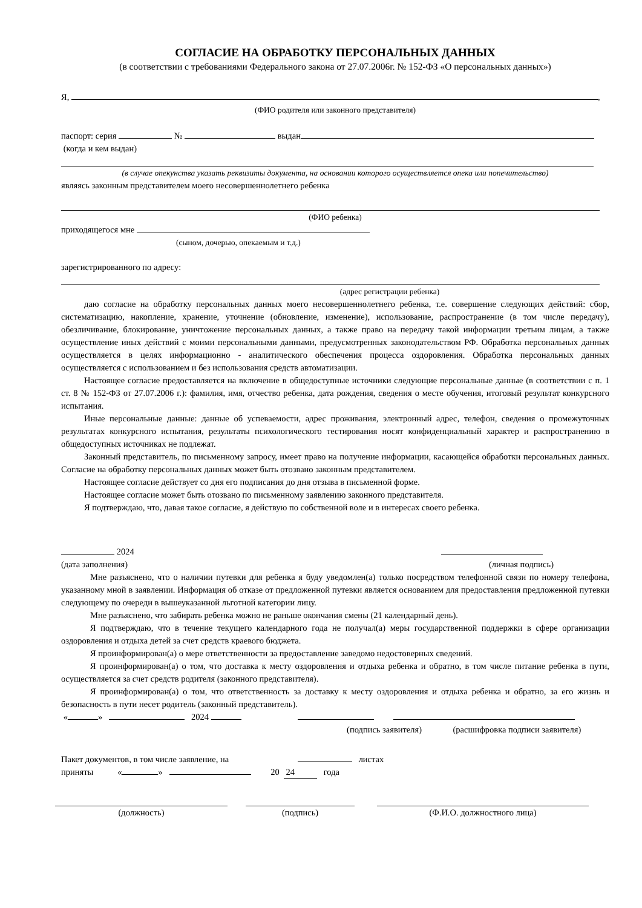СОГЛАСИЕ НА ОБРАБОТКУ ПЕРСОНАЛЬНЫХ ДАННЫХ
(в соответствии с требованиями Федерального закона от 27.07.2006г. № 152-ФЗ «О персональных данных»)
Я, ,
(ФИО родителя или законного представителя)
паспорт: серия № выдан
(когда и кем выдан)
(в случае опекунства указать реквизиты документа, на основании которого осуществляется опека или попечительство)
являясь законным представителем моего несовершеннолетнего ребенка
(ФИО ребенка)
приходящегося мне
(сыном, дочерью, опекаемым и т.д.)
зарегистрированного по адресу:
(адрес регистрации ребенка)
даю согласие на обработку персональных данных моего несовершеннолетнего ребенка, т.е. совершение следующих действий: сбор, систематизацию, накопление, хранение, уточнение (обновление, изменение), использование, распространение (в том числе передачу), обезличивание, блокирование, уничтожение персональных данных, а также право на передачу такой информации третьим лицам, а также осуществление иных действий с моими персональными данными, предусмотренных законодательством РФ. Обработка персональных данных осуществляется в целях информационно - аналитического обеспечения процесса оздоровления. Обработка персональных данных осуществляется с использованием и без использования средств автоматизации.
Настоящее согласие предоставляется на включение в общедоступные источники следующие персональные данные (в соответствии с п. 1 ст. 8 № 152-ФЗ от 27.07.2006 г.): фамилия, имя, отчество ребенка, дата рождения, сведения о месте обучения, итоговый результат конкурсного испытания.
Иные персональные данные: данные об успеваемости, адрес проживания, электронный адрес, телефон, сведения о промежуточных результатах конкурсного испытания, результаты психологического тестирования носят конфиденциальный характер и распространению в общедоступных источниках не подлежат.
Законный представитель, по письменному запросу, имеет право на получение информации, касающейся обработки персональных данных. Согласие на обработку персональных данных может быть отозвано законным представителем.
Настоящее согласие действует со дня его подписания до дня отзыва в письменной форме.
Настоящее согласие может быть отозвано по письменному заявлению законного представителя.
Я подтверждаю, что, давая такое согласие, я действую по собственной воле и в интересах своего ребенка.
2024
(дата заполнения) (личная подпись)
Мне разъяснено, что о наличии путевки для ребенка я буду уведомлен(а) только посредством телефонной связи по номеру телефона, указанному мной в заявлении. Информация об отказе от предложенной путевки является основанием для предоставления предложенной путевки следующему по очереди в вышеуказанной льготной категории лицу.
Мне разъяснено, что забирать ребенка можно не раньше окончания смены (21 календарный день).
Я подтверждаю, что в течение текущего календарного года не получал(а) меры государственной поддержки в сфере организации оздоровления и отдыха детей за счет средств краевого бюджета.
Я проинформирован(а) о мере ответственности за предоставление заведомо недостоверных сведений.
Я проинформирован(а) о том, что доставка к месту оздоровления и отдыха ребенка и обратно, в том числе питание ребенка в пути, осуществляется за счет средств родителя (законного представителя).
Я проинформирован(а) о том, что ответственность за доставку к месту оздоровления и отдыха ребенка и обратно, за его жизнь и безопасность в пути несет родитель (законный представитель).
« » 2024
(подпись заявителя) (расшифровка подписи заявителя)
Пакет документов, в том числе заявление, на листах
приняты « » 20 24 года
(должность) (подпись) (Ф.И.О. должностного лица)